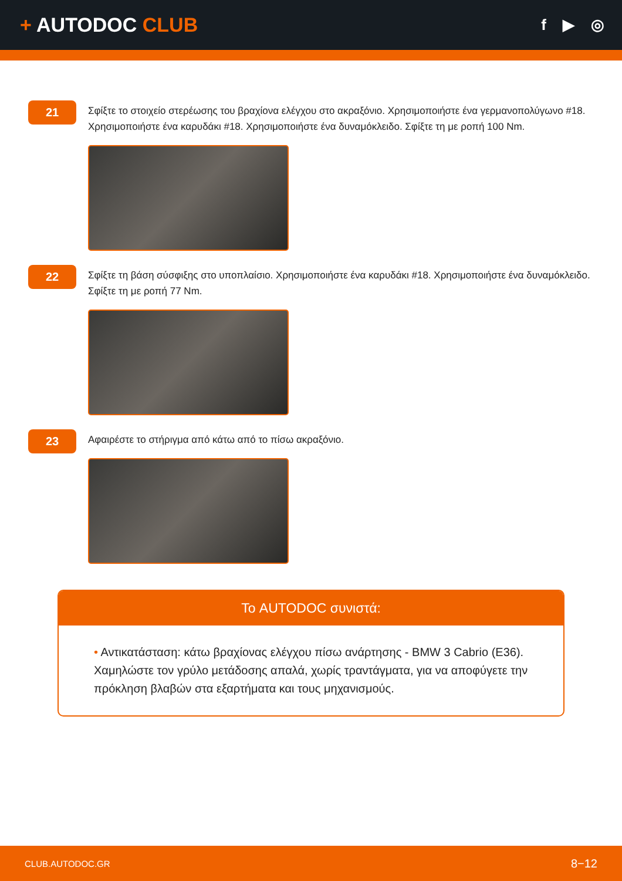+ AUTODOC CLUB
f ▶ ◎
21
Σφίξτε το στοιχείο στερέωσης του βραχίονα ελέγχου στο ακραξόνιο. Χρησιμοποιήστε ένα γερμανοπολύγωνο #18. Χρησιμοποιήστε ένα καρυδάκι #18. Χρησιμοποιήστε ένα δυναμόκλειδο. Σφίξτε τη με ροπή 100 Nm.
22
Σφίξτε τη βάση σύσφιξης στο υποπλαίσιο. Χρησιμοποιήστε ένα καρυδάκι #18. Χρησιμοποιήστε ένα δυναμόκλειδο. Σφίξτε τη με ροπή 77 Nm.
23
Αφαιρέστε το στήριγμα από κάτω από το πίσω ακραξόνιο.
Το AUTODOC συνιστά:
• Αντικατάσταση: κάτω βραχίονας ελέγχου πίσω ανάρτησης - BMW 3 Cabrio (E36). Χαμηλώστε τον γρύλο μετάδοσης απαλά, χωρίς τραντάγματα, για να αποφύγετε την πρόκληση βλαβών στα εξαρτήματα και τους μηχανισμούς.
CLUB.AUTODOC.GR 8−12